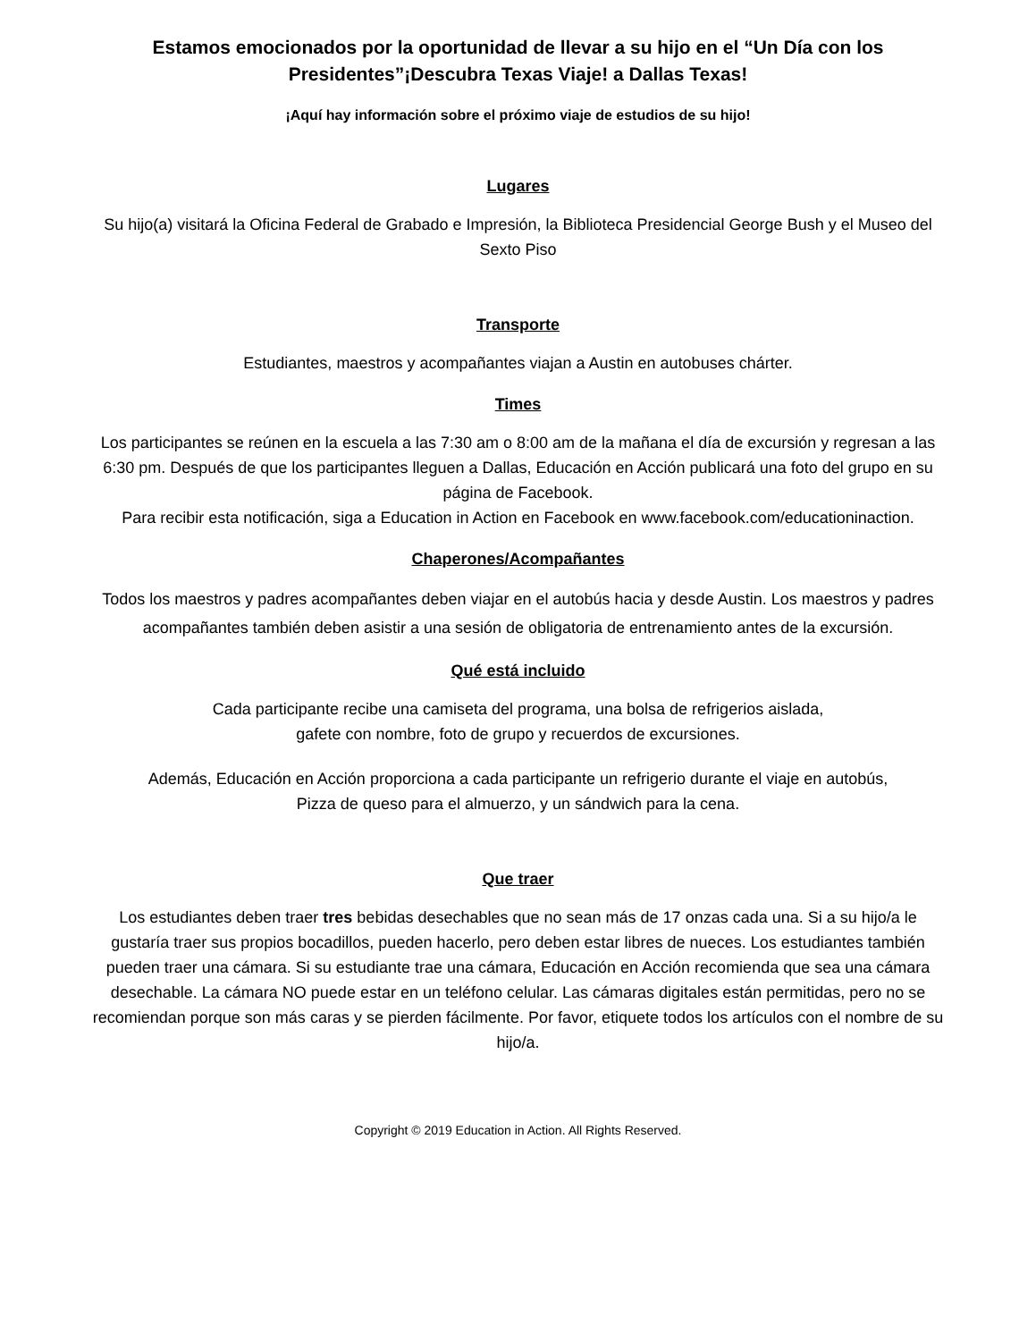Estamos emocionados por la oportunidad de llevar a su hijo en el “Un Día con los Presidentes”¡Descubra Texas Viaje! a Dallas Texas!
¡Aquí hay información sobre el próximo viaje de estudios de su hijo!
Lugares
Su hijo(a) visitará la Oficina Federal de Grabado e Impresión, la Biblioteca Presidencial George Bush y el Museo del Sexto Piso
Transporte
Estudiantes, maestros y acompañantes viajan a Austin en autobuses chárter.
Times
Los participantes se reúnen en la escuela a las 7:30 am o 8:00 am de la mañana el día de excursión y regresan a las 6:30 pm. Después de que los participantes lleguen a Dallas, Educación en Acción publicará una foto del grupo en su página de Facebook.
Para recibir esta notificación, siga a Education in Action en Facebook en www.facebook.com/educationinaction.
Chaperones/Acompañantes
Todos los maestros y padres acompañantes deben viajar en el autobús hacia y desde Austin. Los maestros y padres acompañantes también deben asistir a una sesión de obligatoria de entrenamiento antes de la excursión.
Qué está incluido
Cada participante recibe una camiseta del programa, una bolsa de refrigerios aislada,
gafete con nombre, foto de grupo y recuerdos de excursiones.
Además, Educación en Acción proporciona a cada participante un refrigerio durante el viaje en autobús,
Pizza de queso para el almuerzo, y un sándwich para la cena.
Que traer
Los estudiantes deben traer tres bebidas desechables que no sean más de 17 onzas cada una. Si a su hijo/a le gustaría traer sus propios bocadillos, pueden hacerlo, pero deben estar libres de nueces. Los estudiantes también pueden traer una cámara. Si su estudiante trae una cámara, Educación en Acción recomienda que sea una cámara desechable. La cámara NO puede estar en un teléfono celular. Las cámaras digitales están permitidas, pero no se recomiendan porque son más caras y se pierden fácilmente. Por favor, etiquete todos los artículos con el nombre de su hijo/a.
Copyright © 2019 Education in Action. All Rights Reserved.